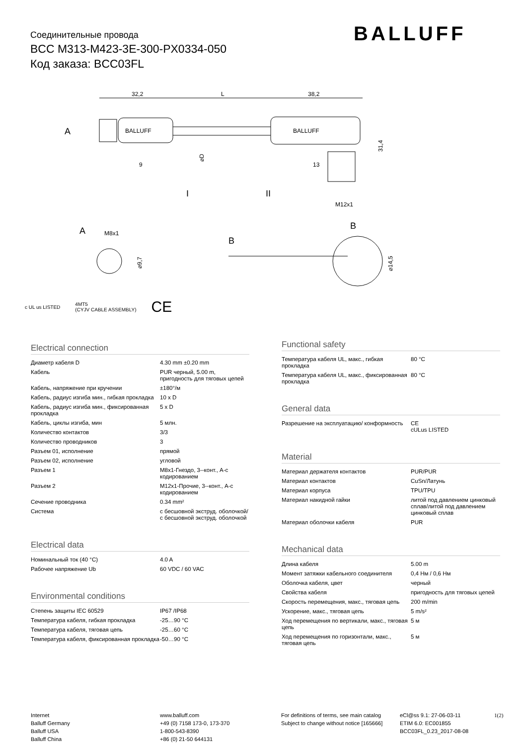Соединительные провода
BCC M313-M423-3E-300-PX0334-050
Код заказа: BCC03FL
BALLUFF
32,2
L
38,2
BALLUFF
BALLUFF
A
I
II
9
13
M12x1
B
31,4
⌀D
A
M8x1
⌀9,7
B
⌀14,5
c UL us LISTED 4MT5
(CYJV CABLE ASSEMBLY) CE
Electrical connection
| Диаметр кабеля D | 4.30 mm ±0.20 mm |
| Кабель | PUR черный, 5.00 m, пригодность для тяговых цепей |
| Кабель, напряжение при кручении | ±180°/м |
| Кабель, радиус изгиба мин., гибкая прокладка | 10 x D |
| Кабель, радиус изгиба мин., фиксированная прокладка | 5 x D |
| Кабель, циклы изгиба, мин | 5 млн. |
| Количество контактов | 3/3 |
| Количество проводников | 3 |
| Разъем 01, исполнение | прямой |
| Разъем 02, исполнение | угловой |
| Разъем 1 | M8x1-Гнездо, 3--конт., A-с кодированием |
| Разъем 2 | M12x1-Прочие, 3--конт., A-с кодированием |
| Сечение проводника | 0.34 mm² |
| Система | с бесшовной экструд. оболочкой/с бесшовной экструд. оболочкой |
Electrical data
| Номинальный ток (40 °C) | 4.0 A |
| Рабочее напряжение Ub | 60 VDC / 60 VAC |
Environmental conditions
| Степень защиты IEC 60529 | IP67 /IP68 |
| Температура кабеля, гибкая прокладка | -25…90 °C |
| Температура кабеля, тяговая цепь | -25…60 °C |
| Температура кабеля, фиксированная прокладка | -50…90 °C |
Functional safety
| Температура кабеля UL, макс., гибкая прокладка | 80 °C |
| Температура кабеля UL, макс., фиксированная прокладка | 80 °C |
General data
| Разрешение на эксплуатацию/ конформность | CE cULus LISTED |
Material
| Материал держателя контактов | PUR/PUR |
| Материал контактов | CuSn/Латунь |
| Материал корпуса | TPU/TPU |
| Материал накидной гайки | литой под давлением цинковый сплав/литой под давлением цинковый сплав |
| Материал оболочки кабеля | PUR |
Mechanical data
| Длина кабеля | 5.00 m |
| Момент затяжки кабельного соединителя | 0,4 Нм / 0,6 Нм |
| Оболочка кабеля, цвет | черный |
| Свойства кабеля | пригодность для тяговых цепей |
| Скорость перемещения, макс., тяговая цепь | 200 m/min |
| Ускорение, макс., тяговая цепь | 5 m/s² |
| Ход перемещения по вертикали, макс., тяговая цепь | 5 м |
| Ход перемещения по горизонтали, макс., тяговая цепь | 5 м |
Internet
Balluff Germany
Balluff USA
Balluff China
www.balluff.com
+49 (0) 7158 173-0, 173-370
1-800-543-8390
+86 (0) 21-50 644131
For definitions of terms, see main catalog
Subject to change without notice [165666]
eCl@ss 9.1: 27-06-03-11
ETIM 6.0: EC001855
BCC03FL_0.23_2017-08-08
1(2)